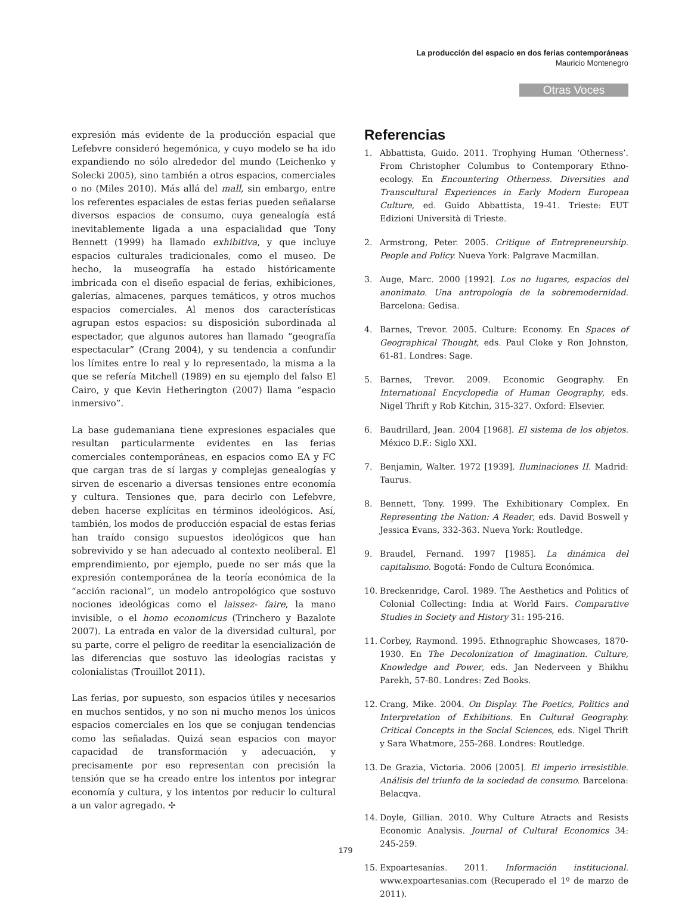La producción del espacio en dos ferias contemporáneas
Mauricio Montenegro
Otras Voces
expresión más evidente de la producción espacial que Lefebvre consideró hegemónica, y cuyo modelo se ha ido expandiendo no sólo alrededor del mundo (Leichenko y Solecki 2005), sino también a otros espacios, comerciales o no (Miles 2010). Más allá del mall, sin embargo, entre los referentes espaciales de estas ferias pueden señalarse diversos espacios de consumo, cuya genealogía está inevitablemente ligada a una espacialidad que Tony Bennett (1999) ha llamado exhibitiva, y que incluye espacios culturales tradicionales, como el museo. De hecho, la museografía ha estado históricamente imbricada con el diseño espacial de ferias, exhibiciones, galerías, almacenes, parques temáticos, y otros muchos espacios comerciales. Al menos dos características agrupan estos espacios: su disposición subordinada al espectador, que algunos autores han llamado “geografía espectacular” (Crang 2004), y su tendencia a confundir los límites entre lo real y lo representado, la misma a la que se refería Mitchell (1989) en su ejemplo del falso El Cairo, y que Kevin Hetherington (2007) llama “espacio inmersivo”.
La base gudemaniana tiene expresiones espaciales que resultan particularmente evidentes en las ferias comerciales contemporáneas, en espacios como EA y FC que cargan tras de sí largas y complejas genealogías y sirven de escenario a diversas tensiones entre economía y cultura. Tensiones que, para decirlo con Lefebvre, deben hacerse explícitas en términos ideológicos. Así, también, los modos de producción espacial de estas ferias han traído consigo supuestos ideológicos que han sobrevivido y se han adecuado al contexto neoliberal. El emprendimiento, por ejemplo, puede no ser más que la expresión contemporánea de la teoría económica de la “acción racional”, un modelo antropológico que sostuvo nociones ideológicas como el laissez- faire, la mano invisible, o el homo economicus (Trinchero y Bazalote 2007). La entrada en valor de la diversidad cultural, por su parte, corre el peligro de reeditar la esencialización de las diferencias que sostuvo las ideologías racistas y colonialistas (Trouillot 2011).
Las ferias, por supuesto, son espacios útiles y necesarios en muchos sentidos, y no son ni mucho menos los únicos espacios comerciales en los que se conjugan tendencias como las señaladas. Quizá sean espacios con mayor capacidad de transformación y adecuación, y precisamente por eso representan con precisión la tensión que se ha creado entre los intentos por integrar economía y cultura, y los intentos por reducir lo cultural a un valor agregado. ✢
Referencias
1. Abbattista, Guido. 2011. Trophying Human ‘Otherness’. From Christopher Columbus to Contemporary Ethno-ecology. En Encountering Otherness. Diversities and Transcultural Experiences in Early Modern European Culture, ed. Guido Abbattista, 19-41. Trieste: EUT Edizioni Università di Trieste.
2. Armstrong, Peter. 2005. Critique of Entrepreneurship. People and Policy. Nueva York: Palgrave Macmillan.
3. Auge, Marc. 2000 [1992]. Los no lugares, espacios del anonimato. Una antropología de la sobremodernidad. Barcelona: Gedisa.
4. Barnes, Trevor. 2005. Culture: Economy. En Spaces of Geographical Thought, eds. Paul Cloke y Ron Johnston, 61-81. Londres: Sage.
5. Barnes, Trevor. 2009. Economic Geography. En International Encyclopedia of Human Geography, eds. Nigel Thrift y Rob Kitchin, 315-327. Oxford: Elsevier.
6. Baudrillard, Jean. 2004 [1968]. El sistema de los objetos. México D.F.: Siglo XXI.
7. Benjamin, Walter. 1972 [1939]. Iluminaciones II. Madrid: Taurus.
8. Bennett, Tony. 1999. The Exhibitionary Complex. En Representing the Nation: A Reader, eds. David Boswell y Jessica Evans, 332-363. Nueva York: Routledge.
9. Braudel, Fernand. 1997 [1985]. La dinámica del capitalismo. Bogotá: Fondo de Cultura Económica.
10. Breckenridge, Carol. 1989. The Aesthetics and Politics of Colonial Collecting: India at World Fairs. Comparative Studies in Society and History 31: 195-216.
11. Corbey, Raymond. 1995. Ethnographic Showcases, 1870-1930. En The Decolonization of Imagination. Culture, Knowledge and Power, eds. Jan Nederveen y Bhikhu Parekh, 57-80. Londres: Zed Books.
12. Crang, Mike. 2004. On Display. The Poetics, Politics and Interpretation of Exhibitions. En Cultural Geography. Critical Concepts in the Social Sciences, eds. Nigel Thrift y Sara Whatmore, 255-268. Londres: Routledge.
13. De Grazia, Victoria. 2006 [2005]. El imperio irresistible. Análisis del triunfo de la sociedad de consumo. Barcelona: Belacqva.
14. Doyle, Gillian. 2010. Why Culture Atracts and Resists Economic Analysis. Journal of Cultural Economics 34: 245-259.
15. Expoartesanías. 2011. Información institucional. www.expoartesanias.com (Recuperado el 1º de marzo de 2011).
179